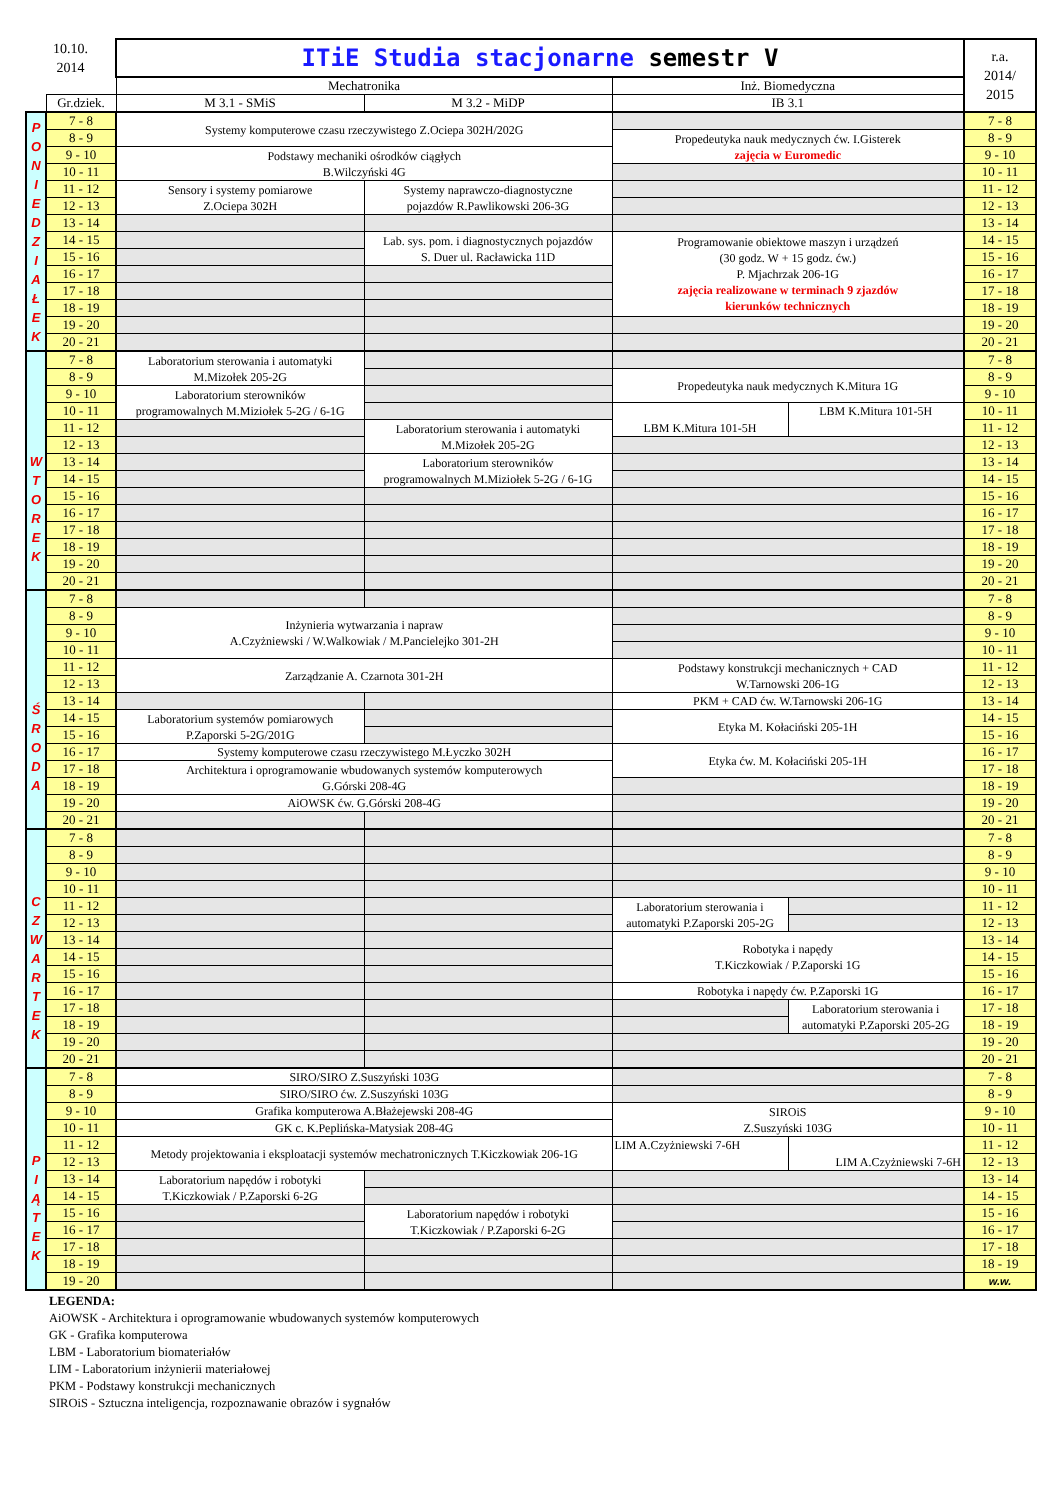| 10.10. 2014 | | ITiE Studia stacjonarne semestr V | | | | r.a. 2014/ 2015 |
| | | Mechatronika | | Inż. Biomedyczna | | |
| | Gr.dziek. | M 3.1 - SMiS | M 3.2 - MiDP | IB 3.1 | | |
| P O N I E D Z I A Ł E K | 7 - 8 | Systemy komputerowe czasu rzeczywistego Z.Ociepa 302H/202G | | | | 7 - 8 |
| | 8 - 9 | | | Propedeutyka nauk medycznych ćw. I.Gisterek zajęcia w Euromedic | | 8 - 9 |
| | 9 - 10 | Podstawy mechaniki ośrodków ciągłych B.Wilczyński 4G | | | | 9 - 10 |
| | 10 - 11 | | | | | 10 - 11 |
| | 11 - 12 | Sensory i systemy pomiarowe Z.Ociepa 302H | Systemy naprawczo-diagnostyczne pojazdów R.Pawlikowski 206-3G | | | 11 - 12 |
| | 12 - 13 | | | | | 12 - 13 |
| | 13 - 14 | | | | | 13 - 14 |
| | 14 - 15 | | Lab. sys. pom. i diagnostycznych pojazdów S. Duer ul. Racławicka 11D | Programowanie obiektowe maszyn i urządzeń (30 godz. W + 15 godz. ćw.) P. Mjachrzak 206-1G zajęcia realizowane w terminach 9 zjazdów kierunków technicznych | | 14 - 15 |
| | 15 - 16 | | | | | 15 - 16 |
| | 16 - 17 | | | | | 16 - 17 |
| | 17 - 18 | | | | | 17 - 18 |
| | 18 - 19 | | | | | 18 - 19 |
| | 19 - 20 | | | | | 19 - 20 |
| | 20 - 21 | | | | | 20 - 21 |
| W T O R E K | 7 - 8 | Laboratorium sterowania i automatyki M.Mizołek 205-2G | | | | 7 - 8 |
| | 8 - 9 | | | Propedeutyka nauk medycznych K.Mitura 1G | | 8 - 9 |
| | 9 - 10 | Laboratorium sterowników programowalnych M.Miziołek 5-2G / 6-1G | | | | 9 - 10 |
| | 10 - 11 | | | LBM K.Mitura 101-5H | LBM K.Mitura 101-5H | 10 - 11 |
| | 11 - 12 | | Laboratorium sterowania i automatyki M.Mizołek 205-2G | | | 11 - 12 |
| | 12 - 13 | | | | | 12 - 13 |
| | 13 - 14 | | Laboratorium sterowników programowalnych M.Miziołek 5-2G / 6-1G | | | 13 - 14 |
| | 14 - 15 | | | | | 14 - 15 |
| | 15 - 16 | | | | | 15 - 16 |
| | 16 - 17 | | | | | 16 - 17 |
| | 17 - 18 | | | | | 17 - 18 |
| | 18 - 19 | | | | | 18 - 19 |
| | 19 - 20 | | | | | 19 - 20 |
| | 20 - 21 | | | | | 20 - 21 |
| Ś R O D A | 7 - 8 | | | | | 7 - 8 |
| | 8 - 9 | Inżynieria wytwarzania i napraw A.Czyżniewski / W.Walkowiak / M.Pancielejko 301-2H | | | | 8 - 9 |
| | 9 - 10 | | | | | 9 - 10 |
| | 10 - 11 | | | | | 10 - 11 |
| | 11 - 12 | Zarządzanie A. Czarnota 301-2H | | Podstawy konstrukcji mechanicznych + CAD W.Tarnowski 206-1G | | 11 - 12 |
| | 12 - 13 | | | | | 12 - 13 |
| | 13 - 14 | | | PKM + CAD ćw. W.Tarnowski 206-1G | | 13 - 14 |
| | 14 - 15 | Laboratorium systemów pomiarowych P.Zaporski 5-2G/201G | | Etyka M. Kołaciński 205-1H | | 14 - 15 |
| | 15 - 16 | | | | | 15 - 16 |
| | 16 - 17 | Systemy komputerowe czasu rzeczywistego M.Łyczko 302H | | Etyka ćw. M. Kołaciński 205-1H | | 16 - 17 |
| | 17 - 18 | Architektura i oprogramowanie wbudowanych systemów komputerowych G.Górski 208-4G | | | | 17 - 18 |
| | 18 - 19 | | | | | 18 - 19 |
| | 19 - 20 | AiOWSK ćw. G.Górski 208-4G | | | | 19 - 20 |
| | 20 - 21 | | | | | 20 - 21 |
| C Z W A R T E K | 7 - 8 | | | | | 7 - 8 |
| | 8 - 9 | | | | | 8 - 9 |
| | 9 - 10 | | | | | 9 - 10 |
| | 10 - 11 | | | | | 10 - 11 |
| | 11 - 12 | | | Laboratorium sterowania i automatyki P.Zaporski 205-2G | | 11 - 12 |
| | 12 - 13 | | | | | 12 - 13 |
| | 13 - 14 | | | Robotyka i napędy T.Kiczkowiak / P.Zaporski 1G | | 13 - 14 |
| | 14 - 15 | | | | | 14 - 15 |
| | 15 - 16 | | | | | 15 - 16 |
| | 16 - 17 | | | Robotyka i napędy ćw. P.Zaporski 1G | | 16 - 17 |
| | 17 - 18 | | | | Laboratorium sterowania i automatyki P.Zaporski 205-2G | 17 - 18 |
| | 18 - 19 | | | | | 18 - 19 |
| | 19 - 20 | | | | | 19 - 20 |
| | 20 - 21 | | | | | 20 - 21 |
| P I Ą T E K | 7 - 8 | SIRO/SIRO Z.Suszyński 103G | | | | 7 - 8 |
| | 8 - 9 | SIRO/SIRO ćw. Z.Suszyński 103G | | | | 8 - 9 |
| | 9 - 10 | Grafika komputerowa A.Błażejewski 208-4G | | SIROiS Z.Suszyński 103G | | 9 - 10 |
| | 10 - 11 | GK c. K.Peplińska-Matysiak 208-4G | | | | 10 - 11 |
| | 11 - 12 | Metody projektowania i eksploatacji systemów mechatronicznych T.Kiczkowiak 206-1G | | LIM A.Czyżniewski 7-6H | LIM A.Czyżniewski 7-6H | 11 - 12 |
| | 12 - 13 | | | | | 12 - 13 |
| | 13 - 14 | Laboratorium napędów i robotyki T.Kiczkowiak / P.Zaporski 6-2G | | | | 13 - 14 |
| | 14 - 15 | | | | | 14 - 15 |
| | 15 - 16 | | Laboratorium napędów i robotyki T.Kiczkowiak / P.Zaporski 6-2G | | | 15 - 16 |
| | 16 - 17 | | | | | 16 - 17 |
| | 17 - 18 | | | | | 17 - 18 |
| | 18 - 19 | | | | | 18 - 19 |
| | 19 - 20 | | | | | w.w. |
LEGENDA:
AiOWSK - Architektura i oprogramowanie wbudowanych systemów komputerowych
GK - Grafika komputerowa
LBM - Laboratorium biomateriałów
LIM - Laboratorium inżynierii materiałowej
PKM - Podstawy konstrukcji mechanicznych
SIROiS - Sztuczna inteligencja, rozpoznawanie obrazów i sygnałów